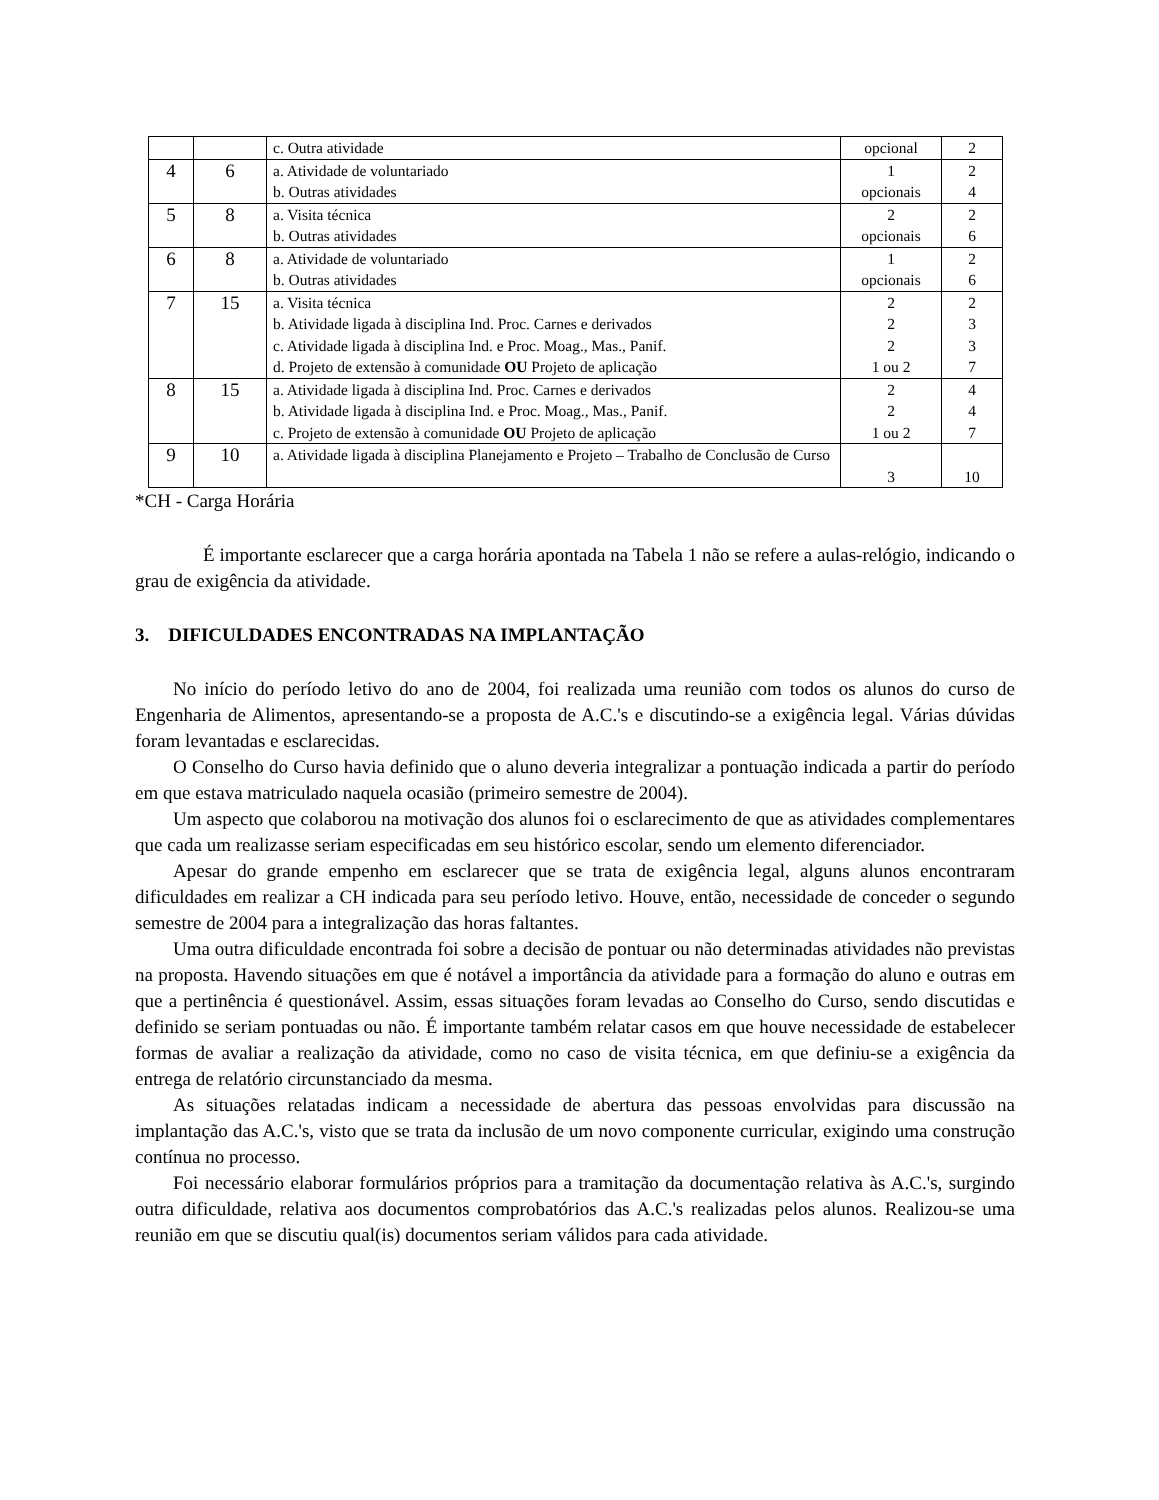| | | c. Outra atividade | opcional | 2 |
| 4 | 6 | a. Atividade de voluntariado b. Outras atividades | 1 opcionais | 2 4 |
| 5 | 8 | a. Visita técnica b. Outras atividades | 2 opcionais | 2 6 |
| 6 | 8 | a. Atividade de voluntariado b. Outras atividades | 1 opcionais | 2 6 |
| 7 | 15 | a. Visita técnica b. Atividade ligada à disciplina Ind. Proc. Carnes e derivados c. Atividade ligada à disciplina Ind. e Proc. Moag., Mas., Panif. d. Projeto de extensão à comunidade OU Projeto de aplicação | 2 2 2 1 ou 2 | 2 3 3 7 |
| 8 | 15 | a. Atividade ligada à disciplina Ind. Proc. Carnes e derivados b. Atividade ligada à disciplina Ind. e Proc. Moag., Mas., Panif. c. Projeto de extensão à comunidade OU Projeto de aplicação | 2 2 1 ou 2 | 4 4 7 |
| 9 | 10 | a. Atividade ligada à disciplina Planejamento e Projeto – Trabalho de Conclusão de Curso | 3 | 10 |
*CH - Carga Horária
É importante esclarecer que a carga horária apontada na Tabela 1 não se refere a aulas-relógio, indicando o grau de exigência da atividade.
3. DIFICULDADES ENCONTRADAS NA IMPLANTAÇÃO
No início do período letivo do ano de 2004, foi realizada uma reunião com todos os alunos do curso de Engenharia de Alimentos, apresentando-se a proposta de A.C.'s e discutindo-se a exigência legal. Várias dúvidas foram levantadas e esclarecidas.
O Conselho do Curso havia definido que o aluno deveria integralizar a pontuação indicada a partir do período em que estava matriculado naquela ocasião (primeiro semestre de 2004).
Um aspecto que colaborou na motivação dos alunos foi o esclarecimento de que as atividades complementares que cada um realizasse seriam especificadas em seu histórico escolar, sendo um elemento diferenciador.
Apesar do grande empenho em esclarecer que se trata de exigência legal, alguns alunos encontraram dificuldades em realizar a CH indicada para seu período letivo. Houve, então, necessidade de conceder o segundo semestre de 2004 para a integralização das horas faltantes.
Uma outra dificuldade encontrada foi sobre a decisão de pontuar ou não determinadas atividades não previstas na proposta. Havendo situações em que é notável a importância da atividade para a formação do aluno e outras em que a pertinência é questionável. Assim, essas situações foram levadas ao Conselho do Curso, sendo discutidas e definido se seriam pontuadas ou não. É importante também relatar casos em que houve necessidade de estabelecer formas de avaliar a realização da atividade, como no caso de visita técnica, em que definiu-se a exigência da entrega de relatório circunstanciado da mesma.
As situações relatadas indicam a necessidade de abertura das pessoas envolvidas para discussão na implantação das A.C.'s, visto que se trata da inclusão de um novo componente curricular, exigindo uma construção contínua no processo.
Foi necessário elaborar formulários próprios para a tramitação da documentação relativa às A.C.'s, surgindo outra dificuldade, relativa aos documentos comprobatórios das A.C.'s realizadas pelos alunos. Realizou-se uma reunião em que se discutiu qual(is) documentos seriam válidos para cada atividade.